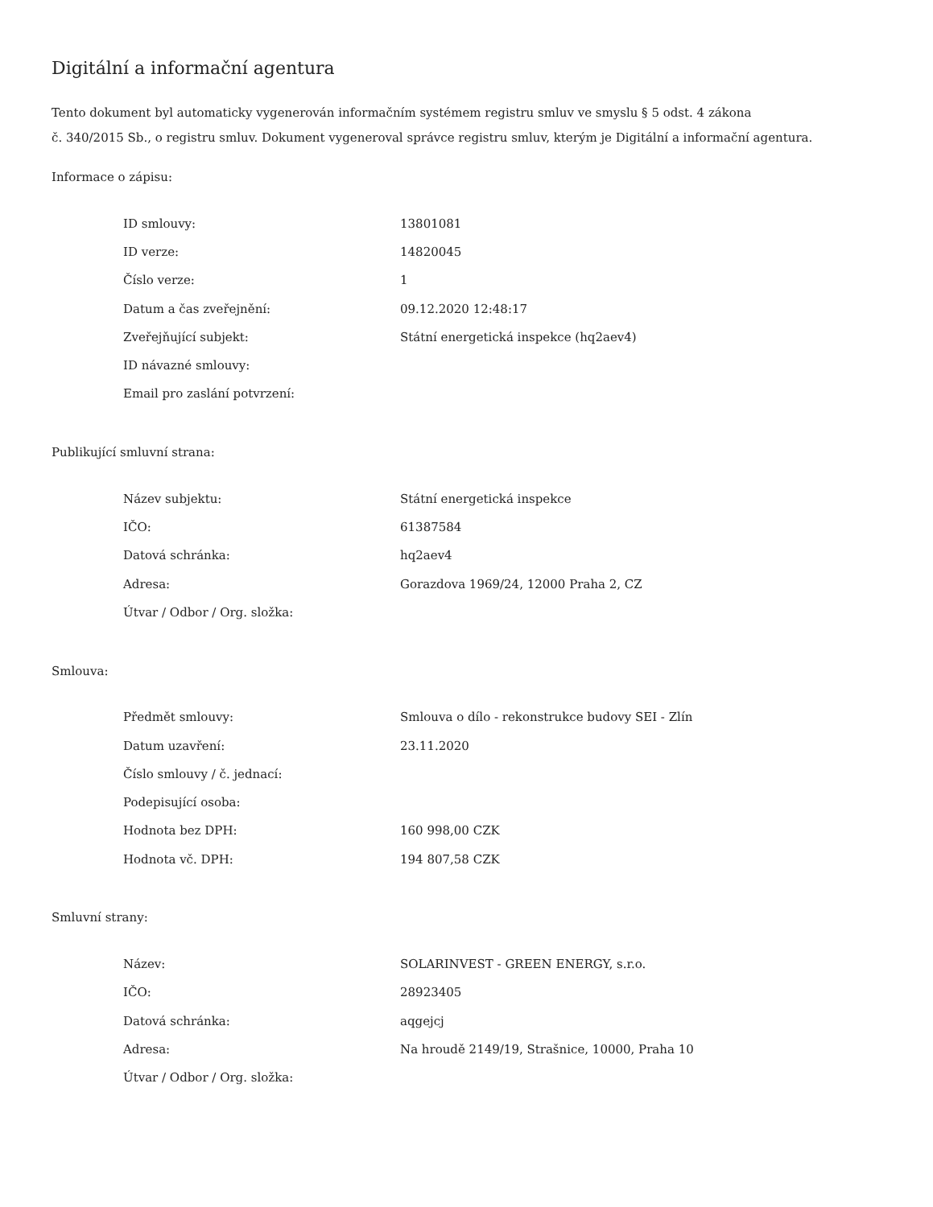Digitální a informační agentura
Tento dokument byl automaticky vygenerován informačním systémem registru smluv ve smyslu § 5 odst. 4 zákona
č. 340/2015 Sb., o registru smluv. Dokument vygeneroval správce registru smluv, kterým je Digitální a informační agentura.
Informace o zápisu:
| ID smlouvy: | 13801081 |
| ID verze: | 14820045 |
| Číslo verze: | 1 |
| Datum a čas zveřejnění: | 09.12.2020 12:48:17 |
| Zveřejňující subjekt: | Státní energetická inspekce (hq2aev4) |
| ID návazné smlouvy: | |
| Email pro zaslání potvrzení: | |
Publikující smluvní strana:
| Název subjektu: | Státní energetická inspekce |
| IČO: | 61387584 |
| Datová schránka: | hq2aev4 |
| Adresa: | Gorazdova 1969/24, 12000 Praha 2, CZ |
| Útvar / Odbor / Org. složka: | |
Smlouva:
| Předmět smlouvy: | Smlouva o dílo - rekonstrukce budovy SEI - Zlín |
| Datum uzavření: | 23.11.2020 |
| Číslo smlouvy / č. jednací: | |
| Podepisující osoba: | |
| Hodnota bez DPH: | 160 998,00 CZK |
| Hodnota vč. DPH: | 194 807,58 CZK |
Smluvní strany:
| Název: | SOLARINVEST - GREEN ENERGY, s.r.o. |
| IČO: | 28923405 |
| Datová schránka: | aqgejcj |
| Adresa: | Na hroudě 2149/19, Strašnice, 10000, Praha 10 |
| Útvar / Odbor / Org. složka: | |